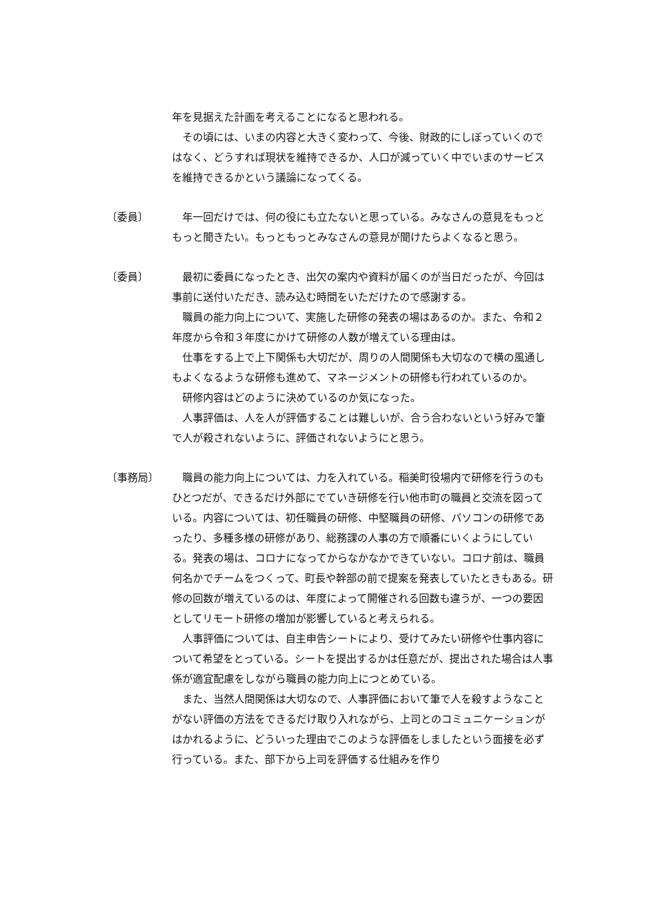年を見据えた計画を考えることになると思われる。
その頃には、いまの内容と大きく変わって、今後、財政的にしぼっていくのではなく、どうすれば現状を維持できるか、人口が減っていく中でいまのサービスを維持できるかという議論になってくる。
〔委員〕 年一回だけでは、何の役にも立たないと思っている。みなさんの意見をもっともっと聞きたい。もっともっとみなさんの意見が聞けたらよくなると思う。
〔委員〕 最初に委員になったとき、出欠の案内や資料が届くのが当日だったが、今回は事前に送付いただき、読み込む時間をいただけたので感謝する。
職員の能力向上について、実施した研修の発表の場はあるのか。また、令和２年度から令和３年度にかけて研修の人数が増えている理由は。
仕事をする上で上下関係も大切だが、周りの人間関係も大切なので横の風通しもよくなるような研修も進めて、マネージメントの研修も行われているのか。
研修内容はどのように決めているのか気になった。
人事評価は、人を人が評価することは難しいが、合う合わないという好みで筆で人が殺されないように、評価されないようにと思う。
〔事務局〕 職員の能力向上については、力を入れている。稲美町役場内で研修を行うのもひとつだが、できるだけ外部にでていき研修を行い他市町の職員と交流を図っている。内容については、初任職員の研修、中堅職員の研修、パソコンの研修であったり、多種多様の研修があり、総務課の人事の方で順番にいくようにしている。発表の場は、コロナになってからなかなかできていない。コロナ前は、職員何名かでチームをつくって、町長や幹部の前で提案を発表していたときもある。研修の回数が増えているのは、年度によって開催される回数も違うが、一つの要因としてリモート研修の増加が影響していると考えられる。
人事評価については、自主申告シートにより、受けてみたい研修や仕事内容について希望をとっている。シートを提出するかは任意だが、提出された場合は人事係が適宜配慮をしながら職員の能力向上につとめている。
また、当然人間関係は大切なので、人事評価において筆で人を殺すようなことがない評価の方法をできるだけ取り入れながら、上司とのコミュニケーションがはかれるように、どういった理由でこのような評価をしましたという面接を必ず行っている。また、部下から上司を評価する仕組みを作り